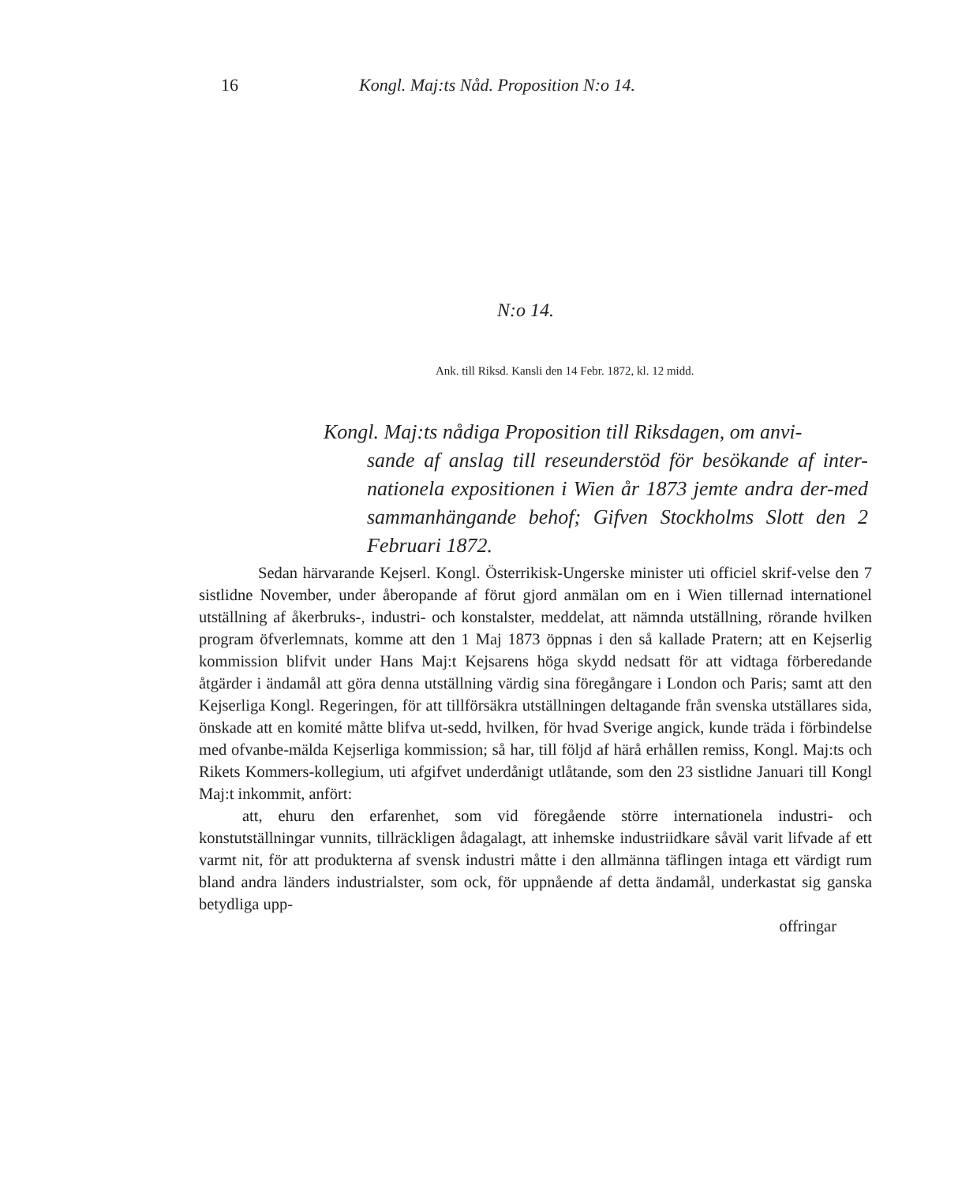16 Kongl. Maj:ts Nåd. Proposition N:o 14.
N:o 14.
Ank. till Riksd. Kansli den 14 Febr. 1872, kl. 12 midd.
Kongl. Maj:ts nådiga Proposition till Riksdagen, om anvi-
sande af anslag till reseunderstöd för besökande af inter-nationela expositionen i Wien år 1873 jemte andra der-med sammanhängande behof; Gifven Stockholms Slott den 2 Februari 1872.
Sedan härvarande Kejserl. Kongl. Österrikisk-Ungerske minister uti officiel skrif-velse den 7 sistlidne November, under åberopande af förut gjord anmälan om en i Wien tillernad internationel utställning af åkerbruks-, industri- och konstalster, meddelat, att nämnda utställning, rörande hvilken program öfverlemnats, komme att den 1 Maj 1873 öppnas i den så kallade Pratern; att en Kejserlig kommission blifvit under Hans Maj:t Kejsarens höga skydd nedsatt för att vidtaga förberedande åtgärder i ändamål att göra denna utställning värdig sina föregångare i London och Paris; samt att den Kejserliga Kongl. Regeringen, för att tillförsäkra utställningen deltagande från svenska utställares sida, önskade att en komité måtte blifva ut-sedd, hvilken, för hvad Sverige angick, kunde träda i förbindelse med ofvanbe-mälda Kejserliga kommission; så har, till följd af härå erhållen remiss, Kongl. Maj:ts och Rikets Kommers-kollegium, uti afgifvet underdånigt utlåtande, som den 23 sistlidne Januari till Kongl Maj:t inkommit, anfört:
att, ehuru den erfarenhet, som vid föregående större internationela industri- och konstutställningar vunnits, tillräckligen ådagalagt, att inhemske industriidkare såväl varit lifvade af ett varmt nit, för att produkterna af svensk industri måtte i den allmänna täflingen intaga ett värdigt rum bland andra länders industrialster, som ock, för uppnående af detta ändamål, underkastat sig ganska betydliga upp-
offringar